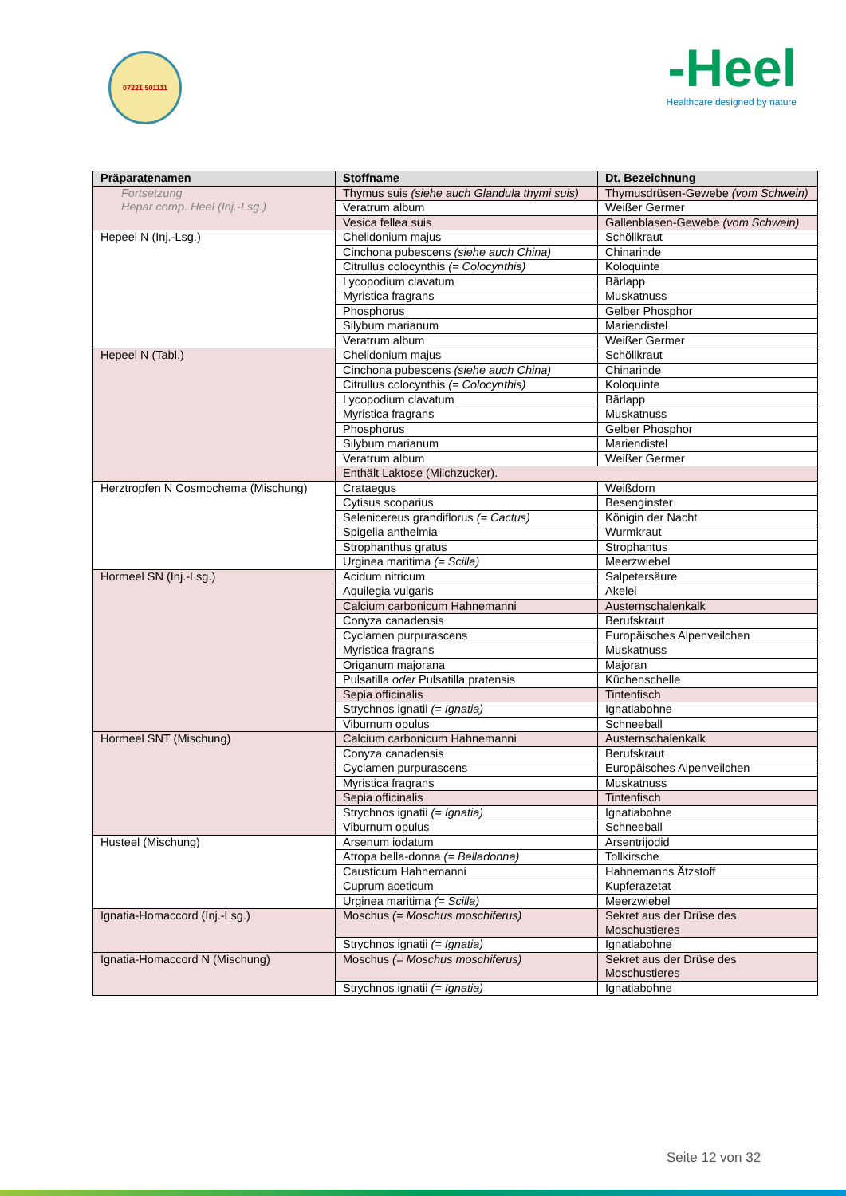07221 501111
-Heel
Healthcare designed by nature
| Präparatenamen | Stoffname | Dt. Bezeichnung |
| --- | --- | --- |
| Fortsetzung Hepar comp. Heel (Inj.-Lsg.) | Thymus suis (siehe auch Glandula thymi suis) | Thymusdrüsen-Gewebe (vom Schwein) |
| | Veratrum album | Weißer Germer |
| | Vesica fellea suis | Gallenblasen-Gewebe (vom Schwein) |
| Hepeel N (Inj.-Lsg.) | Chelidonium majus | Schöllkraut |
| | Cinchona pubescens (siehe auch China) | Chinarinde |
| | Citrullus colocynthis (= Colocynthis) | Koloquinte |
| | Lycopodium clavatum | Bärlapp |
| | Myristica fragrans | Muskatnuss |
| | Phosphorus | Gelber Phosphor |
| | Silybum marianum | Mariendistel |
| | Veratrum album | Weißer Germer |
| Hepeel N (Tabl.) | Chelidonium majus | Schöllkraut |
| | Cinchona pubescens (siehe auch China) | Chinarinde |
| | Citrullus colocynthis (= Colocynthis) | Koloquinte |
| | Lycopodium clavatum | Bärlapp |
| | Myristica fragrans | Muskatnuss |
| | Phosphorus | Gelber Phosphor |
| | Silybum marianum | Mariendistel |
| | Veratrum album | Weißer Germer |
| | Enthält Laktose (Milchzucker). | |
| Herztropfen N Cosmochema (Mischung) | Crataegus | Weißdorn |
| | Cytisus scoparius | Besenginster |
| | Selenicereus grandiflorus (= Cactus) | Königin der Nacht |
| | Spigelia anthelmia | Wurmkraut |
| | Strophanthus gratus | Strophantus |
| | Urginea maritima (= Scilla) | Meerzwiebel |
| Hormeel SN (Inj.-Lsg.) | Acidum nitricum | Salpetersäure |
| | Aquilegia vulgaris | Akelei |
| | Calcium carbonicum Hahnemanni | Austernschalenkalk |
| | Conyza canadensis | Berufskraut |
| | Cyclamen purpurascens | Europäisches Alpenveilchen |
| | Myristica fragrans | Muskatnuss |
| | Origanum majorana | Majoran |
| | Pulsatilla oder Pulsatilla pratensis | Küchenschelle |
| | Sepia officinalis | Tintenfisch |
| | Strychnos ignatii (= Ignatia) | Ignatiabohne |
| | Viburnum opulus | Schneeball |
| Hormeel SNT (Mischung) | Calcium carbonicum Hahnemanni | Austernschalenkalk |
| | Conyza canadensis | Berufskraut |
| | Cyclamen purpurascens | Europäisches Alpenveilchen |
| | Myristica fragrans | Muskatnuss |
| | Sepia officinalis | Tintenfisch |
| | Strychnos ignatii (= Ignatia) | Ignatiabohne |
| | Viburnum opulus | Schneeball |
| Husteel (Mischung) | Arsenum iodatum | Arsentrijodid |
| | Atropa bella-donna (= Belladonna) | Tollkirsche |
| | Causticum Hahnemanni | Hahnemanns Ätzstoff |
| | Cuprum aceticum | Kupferazetat |
| | Urginea maritima (= Scilla) | Meerzwiebel |
| Ignatia-Homaccord (Inj.-Lsg.) | Moschus (= Moschus moschiferus) | Sekret aus der Drüse des Moschustieres |
| | Strychnos ignatii (= Ignatia) | Ignatiabohne |
| Ignatia-Homaccord N (Mischung) | Moschus (= Moschus moschiferus) | Sekret aus der Drüse des Moschustieres |
| | Strychnos ignatii (= Ignatia) | Ignatiabohne |
Seite 12 von 32